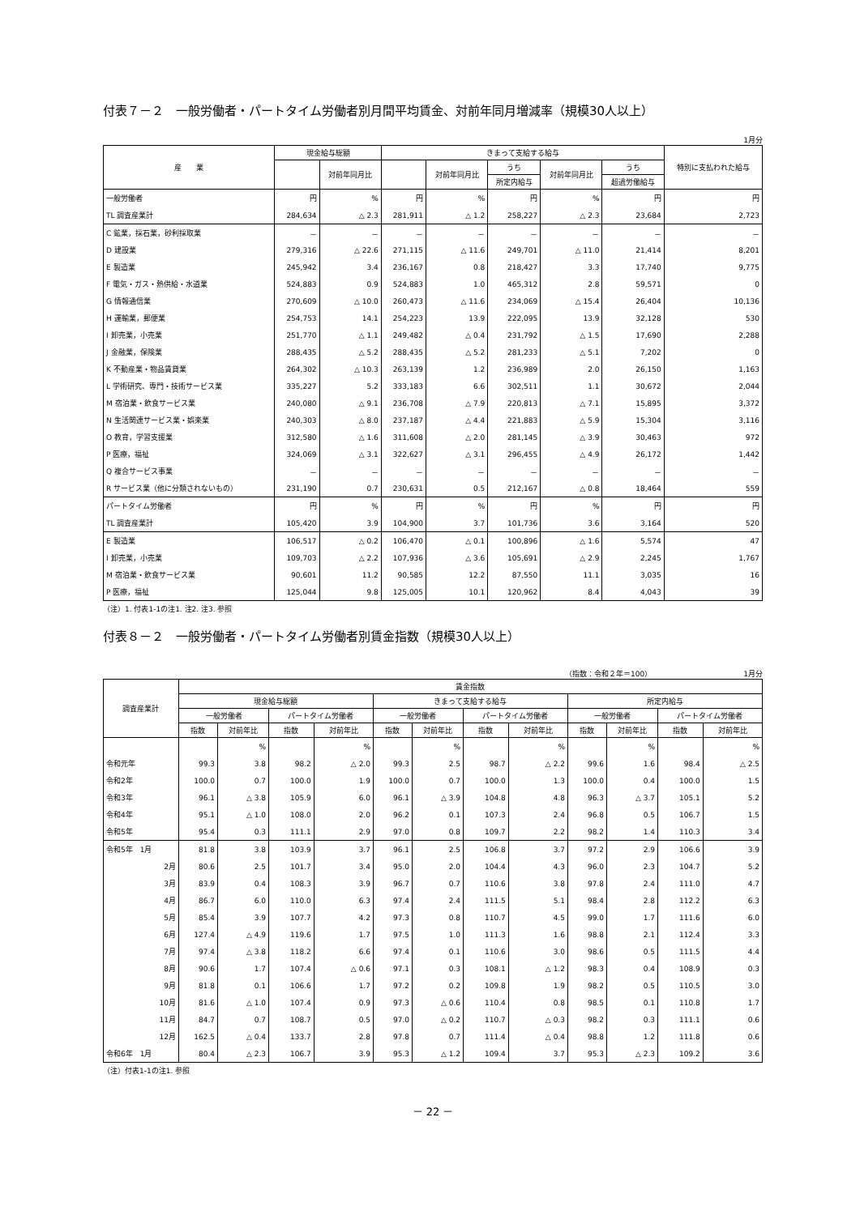付表７－２　一般労働者・パートタイム労働者別月間平均賃金、対前年同月増減率（規模30人以上）
1月分
| 産 業 | 現金給与総額 | | きまって支給する給与 | | | | | 特別に支払われた給与 |
| --- | --- | --- | --- | --- | --- | --- | --- | --- |
| | | 対前年同月比 | | 対前年同月比 | うち | 対前年同月比 | うち | |
| | | | | | 所定内給与 | | 超過労働給与 | |
| 一般労働者 | 円 | % | 円 | % | 円 | % | 円 | 円 |
| TL 調査産業計 | 284,634 | △ 2.3 | 281,911 | △ 1.2 | 258,227 | △ 2.3 | 23,684 | 2,723 |
| C 鉱業，採石業，砂利採取業 | － | － | － | － | － | － | － | － |
| D 建設業 | 279,316 | △ 22.6 | 271,115 | △ 11.6 | 249,701 | △ 11.0 | 21,414 | 8,201 |
| E 製造業 | 245,942 | 3.4 | 236,167 | 0.8 | 218,427 | 3.3 | 17,740 | 9,775 |
| F 電気・ガス・熱供給・水道業 | 524,883 | 0.9 | 524,883 | 1.0 | 465,312 | 2.8 | 59,571 | 0 |
| G 情報通信業 | 270,609 | △ 10.0 | 260,473 | △ 11.6 | 234,069 | △ 15.4 | 26,404 | 10,136 |
| H 運輸業，郵便業 | 254,753 | 14.1 | 254,223 | 13.9 | 222,095 | 13.9 | 32,128 | 530 |
| I 卸売業，小売業 | 251,770 | △ 1.1 | 249,482 | △ 0.4 | 231,792 | △ 1.5 | 17,690 | 2,288 |
| J 金融業，保険業 | 288,435 | △ 5.2 | 288,435 | △ 5.2 | 281,233 | △ 5.1 | 7,202 | 0 |
| K 不動産業・物品賃貸業 | 264,302 | △ 10.3 | 263,139 | 1.2 | 236,989 | 2.0 | 26,150 | 1,163 |
| L 学術研究、専門・技術サービス業 | 335,227 | 5.2 | 333,183 | 6.6 | 302,511 | 1.1 | 30,672 | 2,044 |
| M 宿泊業・飲食サービス業 | 240,080 | △ 9.1 | 236,708 | △ 7.9 | 220,813 | △ 7.1 | 15,895 | 3,372 |
| N 生活関連サービス業・娯楽業 | 240,303 | △ 8.0 | 237,187 | △ 4.4 | 221,883 | △ 5.9 | 15,304 | 3,116 |
| O 教育，学習支援業 | 312,580 | △ 1.6 | 311,608 | △ 2.0 | 281,145 | △ 3.9 | 30,463 | 972 |
| P 医療，福祉 | 324,069 | △ 3.1 | 322,627 | △ 3.1 | 296,455 | △ 4.9 | 26,172 | 1,442 |
| Q 複合サービス事業 | － | － | － | － | － | － | － | － |
| R サービス業（他に分類されないもの） | 231,190 | 0.7 | 230,631 | 0.5 | 212,167 | △ 0.8 | 18,464 | 559 |
| パートタイム労働者 | 円 | % | 円 | % | 円 | % | 円 | 円 |
| TL 調査産業計 | 105,420 | 3.9 | 104,900 | 3.7 | 101,736 | 3.6 | 3,164 | 520 |
| E 製造業 | 106,517 | △ 0.2 | 106,470 | △ 0.1 | 100,896 | △ 1.6 | 5,574 | 47 |
| I 卸売業，小売業 | 109,703 | △ 2.2 | 107,936 | △ 3.6 | 105,691 | △ 2.9 | 2,245 | 1,767 |
| M 宿泊業・飲食サービス業 | 90,601 | 11.2 | 90,585 | 12.2 | 87,550 | 11.1 | 3,035 | 16 |
| P 医療，福祉 | 125,044 | 9.8 | 125,005 | 10.1 | 120,962 | 8.4 | 4,043 | 39 |
（注）1. 付表1-1の注1. 注2. 注3. 参照
付表８－２　一般労働者・パートタイム労働者別賃金指数（規模30人以上）
（指数：令和２年＝100）　　　　　　　　　　　　　1月分
| 調査産業計 | 賃金指数 | | | | | | | | | | | |
| --- | --- | --- | --- | --- | --- | --- | --- | --- | --- | --- | --- | --- |
| | 現金給与総額 | | | | きまって支給する給与 | | | | 所定内給与 | | | |
| | 一般労働者 | | パートタイム労働者 | | 一般労働者 | | パートタイム労働者 | | 一般労働者 | | パートタイム労働者 | |
| | 指数 | 対前年比 | 指数 | 対前年比 | 指数 | 対前年比 | 指数 | 対前年比 | 指数 | 対前年比 | 指数 | 対前年比 |
| | | % | | % | | % | | % | | % | | % |
| 令和元年 | 99.3 | 3.8 | 98.2 | △ 2.0 | 99.3 | 2.5 | 98.7 | △ 2.2 | 99.6 | 1.6 | 98.4 | △ 2.5 |
| 令和2年 | 100.0 | 0.7 | 100.0 | 1.9 | 100.0 | 0.7 | 100.0 | 1.3 | 100.0 | 0.4 | 100.0 | 1.5 |
| 令和3年 | 96.1 | △ 3.8 | 105.9 | 6.0 | 96.1 | △ 3.9 | 104.8 | 4.8 | 96.3 | △ 3.7 | 105.1 | 5.2 |
| 令和4年 | 95.1 | △ 1.0 | 108.0 | 2.0 | 96.2 | 0.1 | 107.3 | 2.4 | 96.8 | 0.5 | 106.7 | 1.5 |
| 令和5年 | 95.4 | 0.3 | 111.1 | 2.9 | 97.0 | 0.8 | 109.7 | 2.2 | 98.2 | 1.4 | 110.3 | 3.4 |
| 令和5年 1月 | 81.8 | 3.8 | 103.9 | 3.7 | 96.1 | 2.5 | 106.8 | 3.7 | 97.2 | 2.9 | 106.6 | 3.9 |
| 2月 | 80.6 | 2.5 | 101.7 | 3.4 | 95.0 | 2.0 | 104.4 | 4.3 | 96.0 | 2.3 | 104.7 | 5.2 |
| 3月 | 83.9 | 0.4 | 108.3 | 3.9 | 96.7 | 0.7 | 110.6 | 3.8 | 97.8 | 2.4 | 111.0 | 4.7 |
| 4月 | 86.7 | 6.0 | 110.0 | 6.3 | 97.4 | 2.4 | 111.5 | 5.1 | 98.4 | 2.8 | 112.2 | 6.3 |
| 5月 | 85.4 | 3.9 | 107.7 | 4.2 | 97.3 | 0.8 | 110.7 | 4.5 | 99.0 | 1.7 | 111.6 | 6.0 |
| 6月 | 127.4 | △ 4.9 | 119.6 | 1.7 | 97.5 | 1.0 | 111.3 | 1.6 | 98.8 | 2.1 | 112.4 | 3.3 |
| 7月 | 97.4 | △ 3.8 | 118.2 | 6.6 | 97.4 | 0.1 | 110.6 | 3.0 | 98.6 | 0.5 | 111.5 | 4.4 |
| 8月 | 90.6 | 1.7 | 107.4 | △ 0.6 | 97.1 | 0.3 | 108.1 | △ 1.2 | 98.3 | 0.4 | 108.9 | 0.3 |
| 9月 | 81.8 | 0.1 | 106.6 | 1.7 | 97.2 | 0.2 | 109.8 | 1.9 | 98.2 | 0.5 | 110.5 | 3.0 |
| 10月 | 81.6 | △ 1.0 | 107.4 | 0.9 | 97.3 | △ 0.6 | 110.4 | 0.8 | 98.5 | 0.1 | 110.8 | 1.7 |
| 11月 | 84.7 | 0.7 | 108.7 | 0.5 | 97.0 | △ 0.2 | 110.7 | △ 0.3 | 98.2 | 0.3 | 111.1 | 0.6 |
| 12月 | 162.5 | △ 0.4 | 133.7 | 2.8 | 97.8 | 0.7 | 111.4 | △ 0.4 | 98.8 | 1.2 | 111.8 | 0.6 |
| 令和6年 1月 | 80.4 | △ 2.3 | 106.7 | 3.9 | 95.3 | △ 1.2 | 109.4 | 3.7 | 95.3 | △ 2.3 | 109.2 | 3.6 |
（注）付表1-1の注1. 参照
－ 22 －